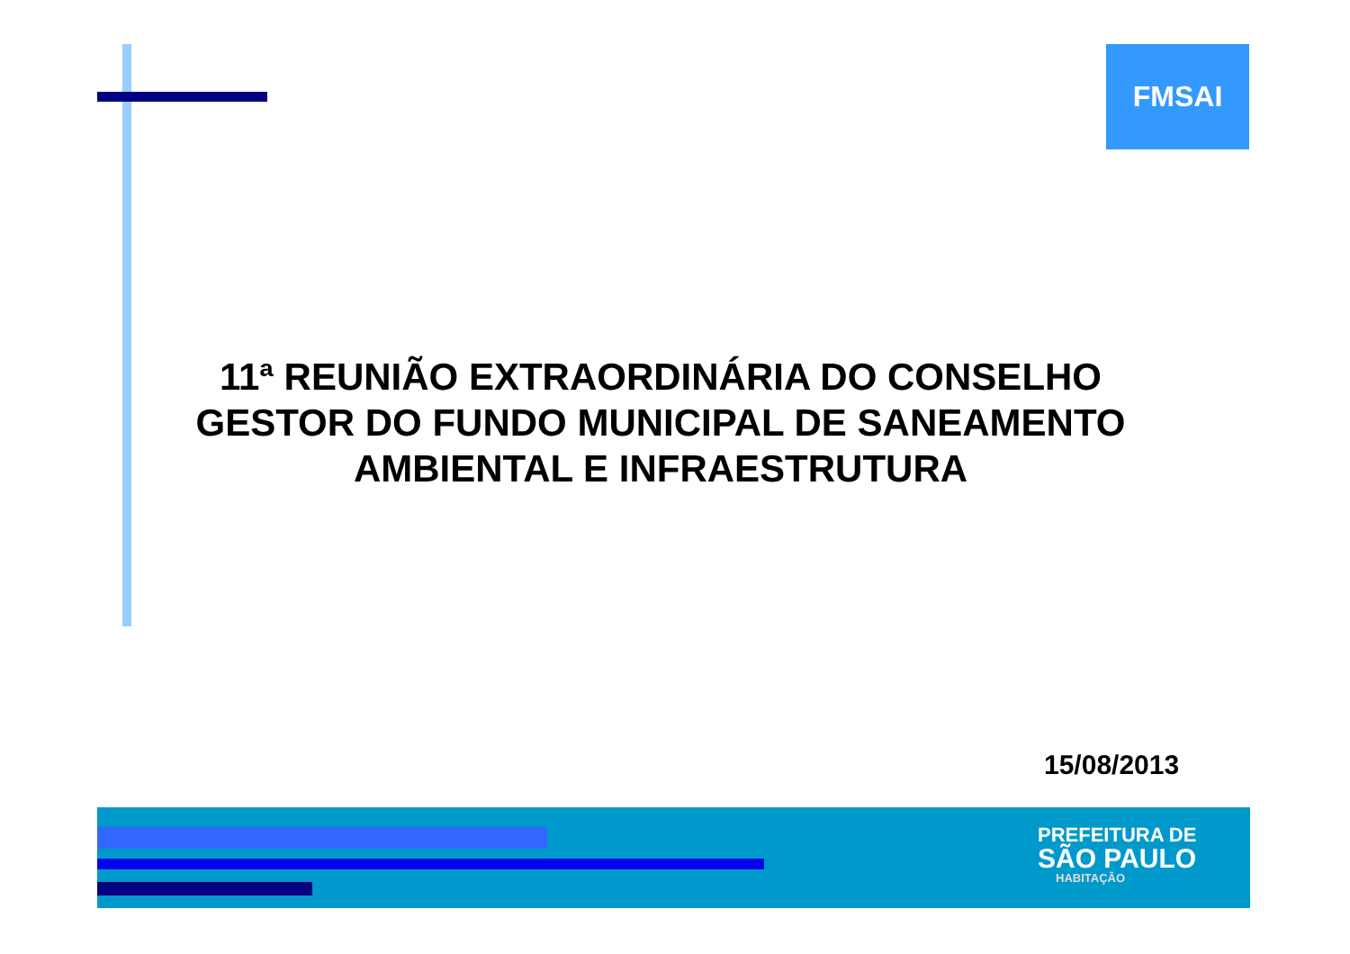FMSAI
11ª REUNIÃO EXTRAORDINÁRIA DO CONSELHO GESTOR DO FUNDO MUNICIPAL DE SANEAMENTO AMBIENTAL E INFRAESTRUTURA
15/08/2013
PREFEITURA DE
SÃO PAULO
HABITAÇÃO